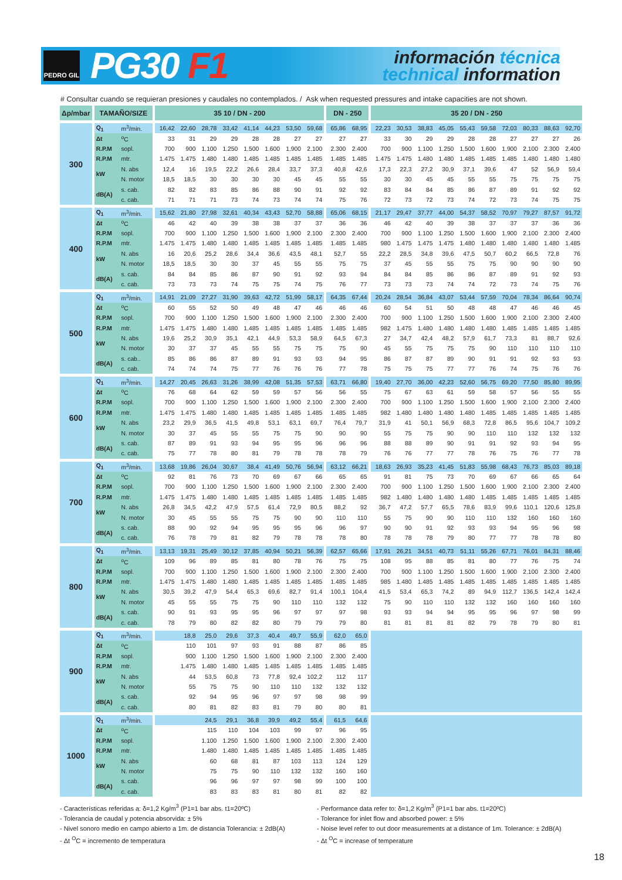PEDRO GIL
PG30 F1
información técnica
technical information
# Consultar cuando se requieran presiones y caudales no contemplados. / Ask when requested pressures and intake capacities are not shown.
| Δp/mbar | TAMAÑO/SIZE | | 35 10 / DN - 200 | | | | | | | | DN - 250 | | 35 20 / DN - 250 | | | | | | | | | |
| --- | --- | --- | --- | --- | --- | --- | --- | --- | --- | --- | --- | --- | --- | --- | --- | --- | --- | --- | --- | --- | --- | --- |
| 300 | Q<sub>1</sub> | m<sup>3</sup>/min. | 16,42 | 22,60 | 28,78 | 33,42 | 41,14 | 44,23 | 53,50 | 59,68 | 65,86 | 68,95 | 22,23 | 30,53 | 38,83 | 45,05 | 55,43 | 59,58 | 72,03 | 80,33 | 88,63 | 92,70 |
| | Δt | <sup>o</sup> C | 33 | 31 | 29 | 29 | 28 | 28 | 27 | 27 | 27 | 27 | 33 | 30 | 29 | 29 | 28 | 28 | 27 | 27 | 27 | 26 |
| | R.P.M | sopl. | 700 | 900 | 1.100 | 1.250 | 1.500 | 1.600 | 1.900 | 2.100 | 2.300 | 2.400 | 700 | 900 | 1.100 | 1.250 | 1.500 | 1.600 | 1.900 | 2.100 | 2.300 | 2.400 |
| | R.P.M | mtr. | 1.475 | 1.475 | 1.480 | 1.480 | 1.485 | 1.485 | 1.485 | 1.485 | 1.485 | 1.485 | 1.475 | 1.475 | 1.480 | 1.480 | 1.485 | 1.485 | 1.485 | 1.480 | 1.480 | 1.480 |
| | kW | N. abs | 12,4 | 16 | 19,5 | 22,2 | 26,6 | 28,4 | 33,7 | 37,3 | 40,8 | 42,6 | 17,3 | 22,3 | 27,2 | 30,9 | 37,1 | 39,6 | 47 | 52 | 56,9 | 59,4 |
| | | N. motor | 18,5 | 18,5 | 30 | 30 | 30 | 30 | 45 | 45 | 55 | 55 | 30 | 30 | 45 | 45 | 55 | 55 | 75 | 75 | 75 | 75 |
| | dB(A) | s. cab. | 82 | 82 | 83 | 85 | 86 | 88 | 90 | 91 | 92 | 92 | 83 | 84 | 84 | 85 | 86 | 87 | 89 | 91 | 92 | 92 |
| | | c. cab. | 71 | 71 | 71 | 73 | 74 | 73 | 74 | 74 | 75 | 76 | 72 | 73 | 72 | 73 | 74 | 72 | 73 | 74 | 75 | 75 |
| 400 | Q<sub>1</sub> | m<sup>3</sup>/min. | 15,62 | 21,80 | 27,98 | 32,61 | 40,34 | 43,43 | 52,70 | 58,88 | 65,06 | 68,15 | 21,17 | 29,47 | 37,77 | 44,00 | 54,37 | 58,52 | 70,97 | 79,27 | 87,57 | 91,72 |
| | Δt | <sup>o</sup> C | 46 | 42 | 40 | 39 | 38 | 38 | 37 | 37 | 36 | 36 | 46 | 42 | 40 | 39 | 38 | 37 | 37 | 37 | 36 | 36 |
| | R.P.M | sopl. | 700 | 900 | 1.100 | 1.250 | 1.500 | 1.600 | 1.900 | 2.100 | 2.300 | 2.400 | 700 | 900 | 1.100 | 1.250 | 1.500 | 1.600 | 1.900 | 2.100 | 2.300 | 2.400 |
| | R.P.M | mtr. | 1.475 | 1.475 | 1.480 | 1.480 | 1.485 | 1.485 | 1.485 | 1.485 | 1.485 | 1.485 | 980 | 1.475 | 1.475 | 1.475 | 1.480 | 1.480 | 1.480 | 1.480 | 1.480 | 1.485 |
| | kW | N. abs | 16 | 20,6 | 25,2 | 28,6 | 34,4 | 36,6 | 43,5 | 48,1 | 52,7 | 55 | 22,2 | 28,5 | 34,8 | 39,6 | 47,5 | 50,7 | 60,2 | 66,5 | 72,8 | 76 |
| | | N. motor | 18,5 | 18,5 | 30 | 30 | 37 | 45 | 55 | 55 | 75 | 75 | 37 | 45 | 55 | 55 | 75 | 75 | 90 | 90 | 90 | 90 |
| | dB(A) | s. cab. | 84 | 84 | 85 | 86 | 87 | 90 | 91 | 92 | 93 | 94 | 84 | 84 | 85 | 86 | 86 | 87 | 89 | 91 | 92 | 93 |
| | | c. cab. | 73 | 73 | 73 | 74 | 75 | 75 | 74 | 75 | 76 | 77 | 73 | 73 | 73 | 74 | 74 | 72 | 73 | 74 | 75 | 76 |
| 500 | Q<sub>1</sub> | m<sup>3</sup>/min. | 14,91 | 21,09 | 27,27 | 31,90 | 39,63 | 42,72 | 51,99 | 58,17 | 64,35 | 67,44 | 20,24 | 28,54 | 36,84 | 43,07 | 53,44 | 57,59 | 70,04 | 78,34 | 86,64 | 90,74 |
| | Δt | <sup>o</sup> C | 60 | 55 | 52 | 50 | 49 | 48 | 47 | 46 | 46 | 46 | 60 | 54 | 51 | 50 | 48 | 48 | 47 | 46 | 46 | 45 |
| | R.P.M | sopl. | 700 | 900 | 1.100 | 1.250 | 1.500 | 1.600 | 1.900 | 2.100 | 2.300 | 2.400 | 700 | 900 | 1.100 | 1.250 | 1.500 | 1.600 | 1.900 | 2.100 | 2.300 | 2.400 |
| | R.P.M | mtr. | 1.475 | 1.475 | 1.480 | 1.480 | 1.485 | 1.485 | 1.485 | 1.485 | 1.485 | 1.485 | 982 | 1.475 | 1.480 | 1.480 | 1.480 | 1.480 | 1.485 | 1.485 | 1.485 | 1.485 |
| | kW | N. abs | 19,6 | 25,2 | 30,9 | 35,1 | 42,1 | 44,9 | 53,3 | 58,9 | 64,5 | 67,3 | 27 | 34,7 | 42,4 | 48,2 | 57,9 | 61,7 | 73,3 | 81 | 88,7 | 92,6 |
| | | N. motor | 30 | 37 | 37 | 45 | 55 | 55 | 75 | 75 | 75 | 90 | 45 | 55 | 75 | 75 | 75 | 90 | 110 | 110 | 110 | 110 |
| | dB(A) | s. cab.. | 85 | 86 | 86 | 87 | 89 | 91 | 93 | 93 | 94 | 95 | 86 | 87 | 87 | 89 | 90 | 91 | 91 | 92 | 93 | 93 |
| | | c. cab. | 74 | 74 | 74 | 75 | 77 | 76 | 76 | 76 | 77 | 78 | 75 | 75 | 75 | 77 | 77 | 76 | 74 | 75 | 76 | 76 |
| 600 | Q<sub>1</sub> | m<sup>3</sup>/min. | 14,27 | 20,45 | 26,63 | 31,26 | 38,99 | 42,08 | 51,35 | 57,53 | 63,71 | 66,80 | 19,40 | 27,70 | 36,00 | 42,23 | 52,60 | 56,75 | 69,20 | 77,50 | 85,80 | 89,95 |
| | Δt | <sup>o</sup> C | 76 | 68 | 64 | 62 | 59 | 59 | 57 | 56 | 56 | 55 | 75 | 67 | 63 | 61 | 59 | 58 | 57 | 56 | 55 | 55 |
| | R.P.M | sopl. | 700 | 900 | 1.100 | 1.250 | 1.500 | 1.600 | 1.900 | 2.100 | 2.300 | 2.400 | 700 | 900 | 1.100 | 1.250 | 1.500 | 1.600 | 1.900 | 2.100 | 2.300 | 2.400 |
| | R.P.M | mtr. | 1.475 | 1.475 | 1.480 | 1.480 | 1.485 | 1.485 | 1.485 | 1.485 | 1.485 | 1.485 | 982 | 1.480 | 1.480 | 1.480 | 1.480 | 1.485 | 1.485 | 1.485 | 1.485 | 1.485 |
| | kW | N. abs | 23,2 | 29,9 | 36,5 | 41,5 | 49,8 | 53,1 | 63,1 | 69,7 | 76,4 | 79,7 | 31,9 | 41 | 50,1 | 56,9 | 68,3 | 72,8 | 86,5 | 95,6 | 104,7 | 109,2 |
| | | N. motor | 30 | 37 | 45 | 55 | 55 | 75 | 75 | 90 | 90 | 90 | 55 | 75 | 75 | 90 | 90 | 110 | 110 | 132 | 132 | 132 |
| | dB(A) | s. cab. | 87 | 89 | 91 | 93 | 94 | 95 | 95 | 96 | 96 | 96 | 88 | 88 | 89 | 90 | 91 | 91 | 92 | 93 | 94 | 95 |
| | | c. cab. | 75 | 77 | 78 | 80 | 81 | 79 | 78 | 78 | 78 | 79 | 76 | 76 | 77 | 77 | 78 | 76 | 75 | 76 | 77 | 78 |
| 700 | Q<sub>1</sub> | m<sup>3</sup>/min. | 13,68 | 19,86 | 26,04 | 30,67 | 38,4 | 41,49 | 50,76 | 56,94 | 63,12 | 66,21 | 18,63 | 26,93 | 35,23 | 41,45 | 51,83 | 55,98 | 68,43 | 76,73 | 85,03 | 89,18 |
| | Δt | <sup>o</sup> C | 92 | 81 | 76 | 73 | 70 | 69 | 67 | 66 | 65 | 65 | 91 | 81 | 75 | 73 | 70 | 69 | 67 | 66 | 65 | 64 |
| | R.P.M | sopl. | 700 | 900 | 1.100 | 1.250 | 1.500 | 1.600 | 1.900 | 2.100 | 2.300 | 2.400 | 700 | 900 | 1.100 | 1.250 | 1.500 | 1.600 | 1.900 | 2.100 | 2.300 | 2.400 |
| | R.P.M | mtr. | 1.475 | 1.475 | 1.480 | 1.480 | 1.485 | 1.485 | 1.485 | 1.485 | 1.485 | 1.485 | 982 | 1.480 | 1.480 | 1.480 | 1.480 | 1.485 | 1.485 | 1.485 | 1.485 | 1.485 |
| | kW | N. abs | 26,8 | 34,5 | 42,2 | 47,9 | 57,5 | 61,4 | 72,9 | 80,5 | 88,2 | 92 | 36,7 | 47,2 | 57,7 | 65,5 | 78,6 | 83,9 | 99,6 | 110,1 | 120,6 | 125,8 |
| | | N. motor | 30 | 45 | 55 | 55 | 75 | 75 | 90 | 90 | 110 | 110 | 55 | 75 | 90 | 90 | 110 | 110 | 132 | 160 | 160 | 160 |
| | dB(A) | s. cab. | 88 | 90 | 92 | 94 | 95 | 95 | 95 | 96 | 96 | 97 | 90 | 90 | 91 | 92 | 93 | 93 | 94 | 95 | 96 | 98 |
| | | c. cab. | 76 | 78 | 79 | 81 | 82 | 79 | 78 | 78 | 78 | 80 | 78 | 78 | 78 | 79 | 80 | 77 | 77 | 78 | 78 | 80 |
| 800 | Q<sub>1</sub> | m<sup>3</sup>/min. | 13,13 | 19,31 | 25,49 | 30,12 | 37,85 | 40,94 | 50,21 | 56,39 | 62,57 | 65,66 | 17,91 | 26,21 | 34,51 | 40,73 | 51,11 | 55,26 | 67,71 | 76,01 | 84,31 | 88,46 |
| | Δt | <sup>o</sup> C | 109 | 96 | 89 | 85 | 81 | 80 | 78 | 76 | 75 | 75 | 108 | 95 | 88 | 85 | 81 | 80 | 77 | 76 | 75 | 74 |
| | R.P.M | sopl. | 700 | 900 | 1.100 | 1.250 | 1.500 | 1.600 | 1.900 | 2.100 | 2.300 | 2.400 | 700 | 900 | 1.100 | 1.250 | 1.500 | 1.600 | 1.900 | 2.100 | 2.300 | 2.400 |
| | R.P.M | mtr. | 1.475 | 1.475 | 1.480 | 1.480 | 1.485 | 1.485 | 1.485 | 1.485 | 1.485 | 1.485 | 985 | 1.480 | 1.485 | 1.485 | 1.485 | 1.485 | 1.485 | 1.485 | 1.485 | 1.485 |
| | kW | N. abs | 30,5 | 39,2 | 47,9 | 54,4 | 65,3 | 69,6 | 82,7 | 91,4 | 100,1 | 104,4 | 41,5 | 53,4 | 65,3 | 74,2 | 89 | 94,9 | 112,7 | 136,5 | 142,4 | 142,4 |
| | | N. motor | 45 | 55 | 55 | 75 | 75 | 90 | 110 | 110 | 132 | 132 | 75 | 90 | 110 | 110 | 132 | 132 | 160 | 160 | 160 | 160 |
| | dB(A) | s. cab. | 90 | 91 | 93 | 95 | 95 | 96 | 97 | 97 | 97 | 98 | 93 | 93 | 94 | 94 | 95 | 95 | 96 | 97 | 98 | 99 |
| | | c. cab. | 78 | 79 | 80 | 82 | 82 | 80 | 79 | 79 | 79 | 80 | 81 | 81 | 81 | 81 | 82 | 79 | 78 | 79 | 80 | 81 |
| 900 | Q<sub>1</sub> | m<sup>3</sup>/min. | | 18,8 | 25,0 | 29,6 | 37,3 | 40,4 | 49,7 | 55,9 | 62,0 | 65,0 | | | | | | | | | | |
| | Δt | <sup>o</sup> C | | 110 | 101 | 97 | 93 | 91 | 88 | 87 | 86 | 85 | | | | | | | | | | |
| | R.P.M | sopl. | | 900 | 1.100 | 1.250 | 1.500 | 1.600 | 1.900 | 2.100 | 2.300 | 2.400 | | | | | | | | | | |
| | R.P.M | mtr. | | 1.475 | 1.480 | 1.480 | 1.485 | 1.485 | 1.485 | 1.485 | 1.485 | 1.485 | | | | | | | | | | |
| | kW | N. abs | | 44 | 53,5 | 60,8 | 73 | 77,8 | 92,4 | 102,2 | 112 | 117 | | | | | | | | | | |
| | | N. motor | | 55 | 75 | 75 | 90 | 110 | 110 | 132 | 132 | 132 | | | | | | | | | | |
| | dB(A) | s. cab. | | 92 | 94 | 95 | 96 | 97 | 97 | 98 | 98 | 99 | | | | | | | | | | |
| | | c. cab. | | 80 | 81 | 82 | 83 | 81 | 79 | 80 | 80 | 81 | | | | | | | | | | |
| 1000 | Q<sub>1</sub> | m<sup>3</sup>/min. | | | 24,5 | 29,1 | 36,8 | 39,9 | 49,2 | 55,4 | 61,5 | 64,6 | | | | | | | | | | |
| | Δt | <sup>o</sup> C | | | 115 | 110 | 104 | 103 | 99 | 97 | 96 | 95 | | | | | | | | | | |
| | R.P.M | sopl. | | | 1.100 | 1.250 | 1.500 | 1.600 | 1.900 | 2.100 | 2.300 | 2.400 | | | | | | | | | | |
| | R.P.M | mtr. | | | 1.480 | 1.480 | 1.485 | 1.485 | 1.485 | 1.485 | 1.485 | 1.485 | | | | | | | | | | |
| | kW | N. abs | | | 60 | 68 | 81 | 87 | 103 | 113 | 124 | 129 | | | | | | | | | | |
| | | N. motor | | | 75 | 75 | 90 | 110 | 132 | 132 | 160 | 160 | | | | | | | | | | |
| | dB(A) | s. cab. | | | 96 | 96 | 97 | 97 | 98 | 99 | 100 | 100 | | | | | | | | | | |
| | | c. cab. | | | 83 | 83 | 83 | 81 | 80 | 81 | 82 | 82 | | | | | | | | | | |
- Características referidas a: δ=1,2 Kg/m<sup>3</sup> (P1=1 bar abs. t1=20ºC)
- Tolerancia de caudal y potencia absorvida: ± 5%
- Nivel sonoro medio en campo abierto a 1m. de distancia Tolerancia: ± 2dB(A)
- Δt <sup>O</sup>C = incremento de temperatura
- Performance data refer to: δ=1,2 Kg/m<sup>3</sup> (P1=1 bar abs. t1=20ºC)
- Tolerance for inlet flow and absorbed power: ± 5%
- Noise level refer to out door measurements at a distance of 1m. Tolerance: ± 2dB(A)
- Δt <sup>O</sup>C = increase of temperature
18